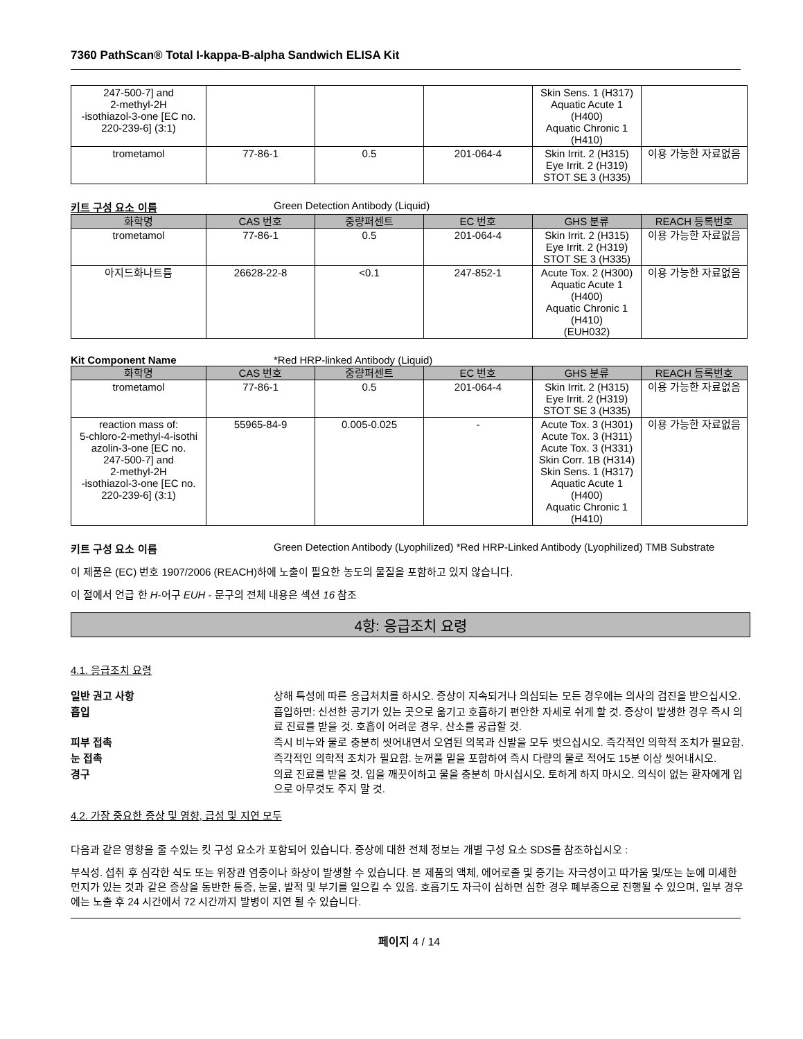7360 PathScan® Total I-kappa-B-alpha Sandwich ELISA Kit
| 247-500-7] and 2-methyl-2H -isothiazol-3-one [EC no. 220-239-6] (3:1) | | | | Skin Sens. 1 (H317) Aquatic Acute 1 (H400) Aquatic Chronic 1 (H410) | |
| trometamol | 77-86-1 | 0.5 | 201-064-4 | Skin Irrit. 2 (H315) Eye Irrit. 2 (H319) STOT SE 3 (H335) | 이용 가능한 자료없음 |
키트 구성 요소 이름 Green Detection Antibody (Liquid)
| 화학명 | CAS 번호 | 중량퍼센트 | EC 번호 | GHS 분류 | REACH 등록번호 |
| --- | --- | --- | --- | --- | --- |
| trometamol | 77-86-1 | 0.5 | 201-064-4 | Skin Irrit. 2 (H315) Eye Irrit. 2 (H319) STOT SE 3 (H335) | 이용 가능한 자료없음 |
| 아지드화나트륨 | 26628-22-8 | <0.1 | 247-852-1 | Acute Tox. 2 (H300) Aquatic Acute 1 (H400) Aquatic Chronic 1 (H410) (EUH032) | 이용 가능한 자료없음 |
Kit Component Name *Red HRP-linked Antibody (Liquid)
| 화학명 | CAS 번호 | 중량퍼센트 | EC 번호 | GHS 분류 | REACH 등록번호 |
| --- | --- | --- | --- | --- | --- |
| trometamol | 77-86-1 | 0.5 | 201-064-4 | Skin Irrit. 2 (H315) Eye Irrit. 2 (H319) STOT SE 3 (H335) | 이용 가능한 자료없음 |
| reaction mass of: 5-chloro-2-methyl-4-isothi azolin-3-one [EC no. 247-500-7] and 2-methyl-2H -isothiazol-3-one [EC no. 220-239-6] (3:1) | 55965-84-9 | 0.005-0.025 | - | Acute Tox. 3 (H301) Acute Tox. 3 (H311) Acute Tox. 3 (H331) Skin Corr. 1B (H314) Skin Sens. 1 (H317) Aquatic Acute 1 (H400) Aquatic Chronic 1 (H410) | 이용 가능한 자료없음 |
키트 구성 요소 이름 Green Detection Antibody (Lyophilized) *Red HRP-Linked Antibody (Lyophilized) TMB Substrate
이 제품은 (EC) 번호 1907/2006 (REACH)하에 노출이 필요한 농도의 물질을 포함하고 있지 않습니다.
이 절에서 언급 한 H-어구 EUH - 문구의 전체 내용은 섹션 16 참조
4항: 응급조치 요령
4.1. 응급조치 요령
일반 권고 사항 상해 특성에 따른 응급처치를 하시오. 증상이 지속되거나 의심되는 모든 경우에는 의사의 검진을 받으십시오.
흡입 흡입하면: 신선한 공기가 있는 곳으로 옮기고 호흡하기 편안한 자세로 쉬게 할 것. 증상이 발생한 경우 즉시 의료 진료를 받을 것. 호흡이 어려운 경우, 산소를 공급할 것.
피부 접촉 즉시 비누와 물로 충분히 씻어내면서 오염된 의복과 신발을 모두 벗으십시오. 즉각적인 의학적 조치가 필요함.
눈 접촉 즉각적인 의학적 조치가 필요함. 눈꺼풀 밑을 포함하여 즉시 다량의 물로 적어도 15분 이상 씻어내시오.
경구 의료 진료를 받을 것. 입을 깨끗이하고 물을 충분히 마시십시오. 토하게 하지 마시오. 의식이 없는 환자에게 입으로 아무것도 주지 말 것.
4.2. 가장 중요한 증상 및 영향, 급성 및 지연 모두
다음과 같은 영향을 줄 수있는 킷 구성 요소가 포함되어 있습니다. 증상에 대한 전체 정보는 개별 구성 요소 SDS를 참조하십시오 :
부식성. 섭취 후 심각한 식도 또는 위장관 염증이나 화상이 발생할 수 있습니다. 본 제품의 액체, 에어로졸 및 증기는 자극성이고 따가움 및/또는 눈에 미세한 먼지가 있는 것과 같은 증상을 동반한 통증, 눈물, 발적 및 부기를 일으킬 수 있음. 호흡기도 자극이 심하면 심한 경우 폐부종으로 진행될 수 있으며, 일부 경우에는 노출 후 24 시간에서 72 시간까지 발병이 지연 될 수 있습니다.
페이지 4 / 14